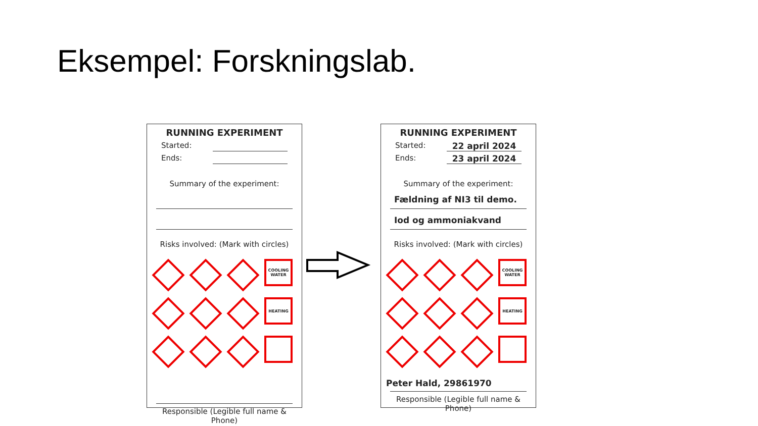Eksempel: Forskningslab.
RUNNING EXPERIMENT
Started:
Ends:
Summary of the experiment:
Risks involved: (Mark with circles)
COOLING WATER
HEATING
Responsible (Legible full name & Phone)
RUNNING EXPERIMENT
Started: 22 april 2024
Ends: 23 april 2024
Summary of the experiment:
Fældning af NI3 til demo.
Iod og ammoniakvand
Risks involved: (Mark with circles)
COOLING WATER
HEATING
Peter Hald, 29861970
Responsible (Legible full name & Phone)